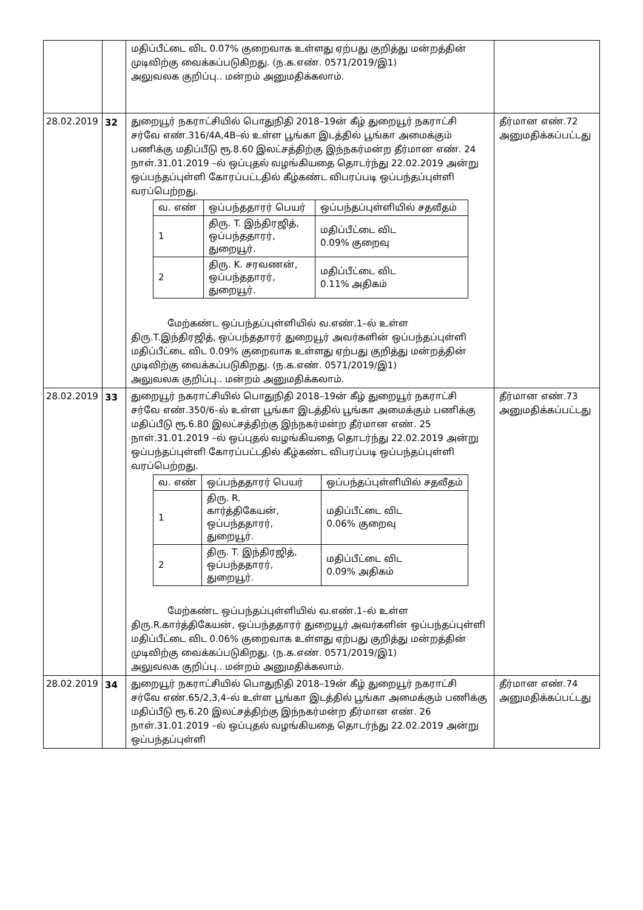| | | மதிப்பீட்டை விட 0.07% குறைவாக உள்ளது ஏற்பது குறித்து மன்றத்தின் முடிவிற்கு வைக்கப்படுகிறது. (ந.க.எண். 0571/2019/இ1) அலுவலக குறிப்பு.. மன்றம் அனுமதிக்கலாம். | |
| 28.02.2019 | 32 | துறையூர் நகராட்சியில் பொதுநிதி 2018–19ன் கீழ் துறையூர் நகராட்சி சர்வே எண்.316/4A,4B–ல் உள்ள பூங்கா இடத்தில் பூங்கா அமைக்கும் பணிக்கு மதிப்பீடு ரூ.8.60 இலட்சத்திற்கு இந்நகர்மன்ற தீர்மான எண். 24 நாள்.31.01.2019 –ல் ஒப்புதல் வழங்கியதை தொடர்ந்து 22.02.2019 அன்று ஒப்பந்தப்புள்ளி கோரப்பட்டதில் கீழ்கண்ட விபரப்படி ஒப்பந்தப்புள்ளி வரப்பெற்றது. / வ. எண் / ஒப்பந்ததாரர் பெயர் / ஒப்பந்தப்புள்ளியில் சதவீதம் / / 1 / திரு. T. இந்திரஜித், ஒப்பந்ததாரர், துறையூர். / மதிப்பீட்டை விட 0.09% குறைவு / / 2 / திரு. K. சரவணன், ஒப்பந்ததாரர், துறையூர். / மதிப்பீட்டை விட 0.11% அதிகம் / மேற்கண்ட ஒப்பந்தப்புள்ளியில் வ.எண்.1–ல் உள்ள திரு.T.இந்திரஜித், ஒப்பந்ததாரர் துறையூர் அவர்களின் ஒப்பந்தப்புள்ளி மதிப்பீட்டை விட 0.09% குறைவாக உள்ளது ஏற்பது குறித்து மன்றத்தின் முடிவிற்கு வைக்கப்படுகிறது. (ந.க.எண். 0571/2019/இ1) அலுவலக குறிப்பு.. மன்றம் அனுமதிக்கலாம். | தீர்மான எண்.72 அனுமதிக்கப்பட்டது |
| 28.02.2019 | 33 | துறையூர் நகராட்சியில் பொதுநிதி 2018–19ன் கீழ் துறையூர் நகராட்சி சர்வே எண்.350/6–ல் உள்ள பூங்கா இடத்தில் பூங்கா அமைக்கும் பணிக்கு மதிப்பீடு ரூ.6.80 இலட்சத்திற்கு இந்நகர்மன்ற தீர்மான எண். 25 நாள்.31.01.2019 –ல் ஒப்புதல் வழங்கியதை தொடர்ந்து 22.02.2019 அன்று ஒப்பந்தப்புள்ளி கோரப்பட்டதில் கீழ்கண்ட விபரப்படி ஒப்பந்தப்புள்ளி வரப்பெற்றது. / வ. எண் / ஒப்பந்ததாரர் பெயர் / ஒப்பந்தப்புள்ளியில் சதவீதம் / / 1 / திரு. R. கார்த்திகேயன், ஒப்பந்ததாரர், துறையூர். / மதிப்பீட்டை விட 0.06% குறைவு / / 2 / திரு. T. இந்திரஜித், ஒப்பந்ததாரர், துறையூர். / மதிப்பீட்டை விட 0.09% அதிகம் / மேற்கண்ட ஒப்பந்தப்புள்ளியில் வ.எண்.1–ல் உள்ள திரு.R.கார்த்திகேயன், ஒப்பந்ததாரர் துறையூர் அவர்களின் ஒப்பந்தப்புள்ளி மதிப்பீட்டை விட 0.06% குறைவாக உள்ளது ஏற்பது குறித்து மன்றத்தின் முடிவிற்கு வைக்கப்படுகிறது. (ந.க.எண். 0571/2019/இ1) அலுவலக குறிப்பு.. மன்றம் அனுமதிக்கலாம். | தீர்மான எண்.73 அனுமதிக்கப்பட்டது |
| 28.02.2019 | 34 | துறையூர் நகராட்சியில் பொதுநிதி 2018–19ன் கீழ் துறையூர் நகராட்சி சர்வே எண்.65/2,3,4–ல் உள்ள பூங்கா இடத்தில் பூங்கா அமைக்கும் பணிக்கு மதிப்பீடு ரூ.6.20 இலட்சத்திற்கு இந்நகர்மன்ற தீர்மான எண். 26 நாள்.31.01.2019 –ல் ஒப்புதல் வழங்கியதை தொடர்ந்து 22.02.2019 அன்று ஒப்பந்தப்புள்ளி | தீர்மான எண்.74 அனுமதிக்கப்பட்டது |